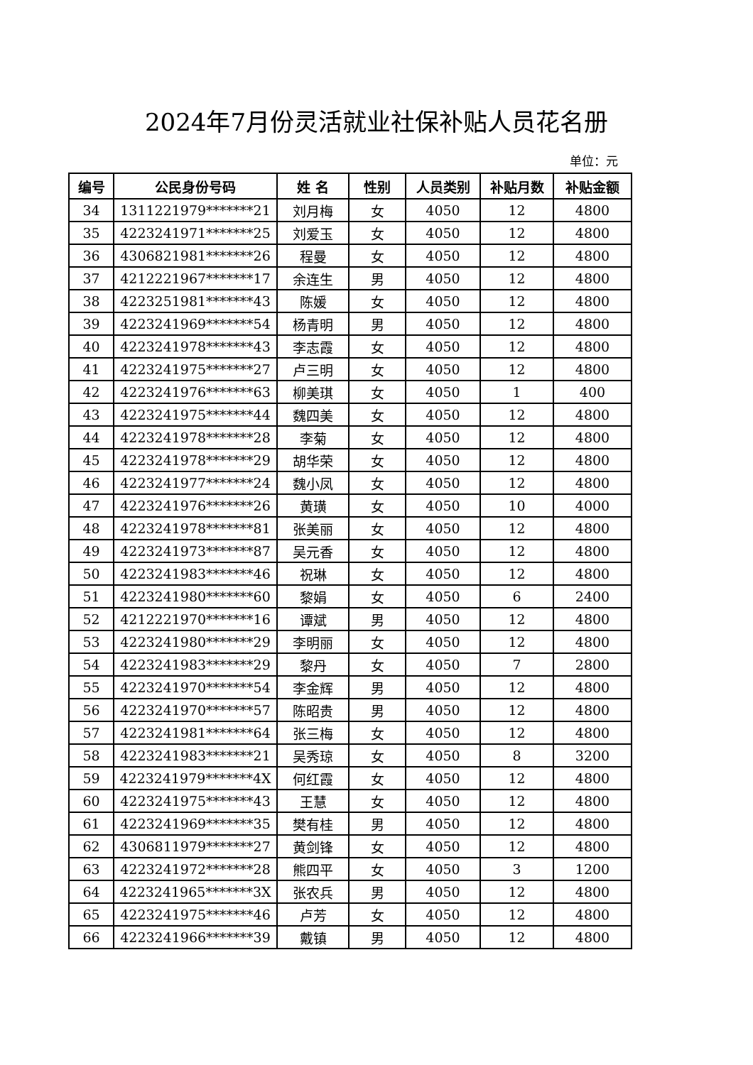2024年7月份灵活就业社保补贴人员花名册
单位：元
| 编号 | 公民身份号码 | 姓 名 | 性别 | 人员类别 | 补贴月数 | 补贴金额 |
| --- | --- | --- | --- | --- | --- | --- |
| 34 | 1311221979*******21 | 刘月梅 | 女 | 4050 | 12 | 4800 |
| 35 | 4223241971*******25 | 刘爱玉 | 女 | 4050 | 12 | 4800 |
| 36 | 4306821981*******26 | 程曼 | 女 | 4050 | 12 | 4800 |
| 37 | 4212221967*******17 | 余连生 | 男 | 4050 | 12 | 4800 |
| 38 | 4223251981*******43 | 陈媛 | 女 | 4050 | 12 | 4800 |
| 39 | 4223241969*******54 | 杨青明 | 男 | 4050 | 12 | 4800 |
| 40 | 4223241978*******43 | 李志霞 | 女 | 4050 | 12 | 4800 |
| 41 | 4223241975*******27 | 卢三明 | 女 | 4050 | 12 | 4800 |
| 42 | 4223241976*******63 | 柳美琪 | 女 | 4050 | 1 | 400 |
| 43 | 4223241975*******44 | 魏四美 | 女 | 4050 | 12 | 4800 |
| 44 | 4223241978*******28 | 李菊 | 女 | 4050 | 12 | 4800 |
| 45 | 4223241978*******29 | 胡华荣 | 女 | 4050 | 12 | 4800 |
| 46 | 4223241977*******24 | 魏小凤 | 女 | 4050 | 12 | 4800 |
| 47 | 4223241976*******26 | 黄璜 | 女 | 4050 | 10 | 4000 |
| 48 | 4223241978*******81 | 张美丽 | 女 | 4050 | 12 | 4800 |
| 49 | 4223241973*******87 | 吴元香 | 女 | 4050 | 12 | 4800 |
| 50 | 4223241983*******46 | 祝琳 | 女 | 4050 | 12 | 4800 |
| 51 | 4223241980*******60 | 黎娟 | 女 | 4050 | 6 | 2400 |
| 52 | 4212221970*******16 | 谭斌 | 男 | 4050 | 12 | 4800 |
| 53 | 4223241980*******29 | 李明丽 | 女 | 4050 | 12 | 4800 |
| 54 | 4223241983*******29 | 黎丹 | 女 | 4050 | 7 | 2800 |
| 55 | 4223241970*******54 | 李金辉 | 男 | 4050 | 12 | 4800 |
| 56 | 4223241970*******57 | 陈昭贵 | 男 | 4050 | 12 | 4800 |
| 57 | 4223241981*******64 | 张三梅 | 女 | 4050 | 12 | 4800 |
| 58 | 4223241983*******21 | 吴秀琼 | 女 | 4050 | 8 | 3200 |
| 59 | 4223241979*******4X | 何红霞 | 女 | 4050 | 12 | 4800 |
| 60 | 4223241975*******43 | 王慧 | 女 | 4050 | 12 | 4800 |
| 61 | 4223241969*******35 | 樊有桂 | 男 | 4050 | 12 | 4800 |
| 62 | 4306811979*******27 | 黄剑锋 | 女 | 4050 | 12 | 4800 |
| 63 | 4223241972*******28 | 熊四平 | 女 | 4050 | 3 | 1200 |
| 64 | 4223241965*******3X | 张农兵 | 男 | 4050 | 12 | 4800 |
| 65 | 4223241975*******46 | 卢芳 | 女 | 4050 | 12 | 4800 |
| 66 | 4223241966*******39 | 戴镇 | 男 | 4050 | 12 | 4800 |